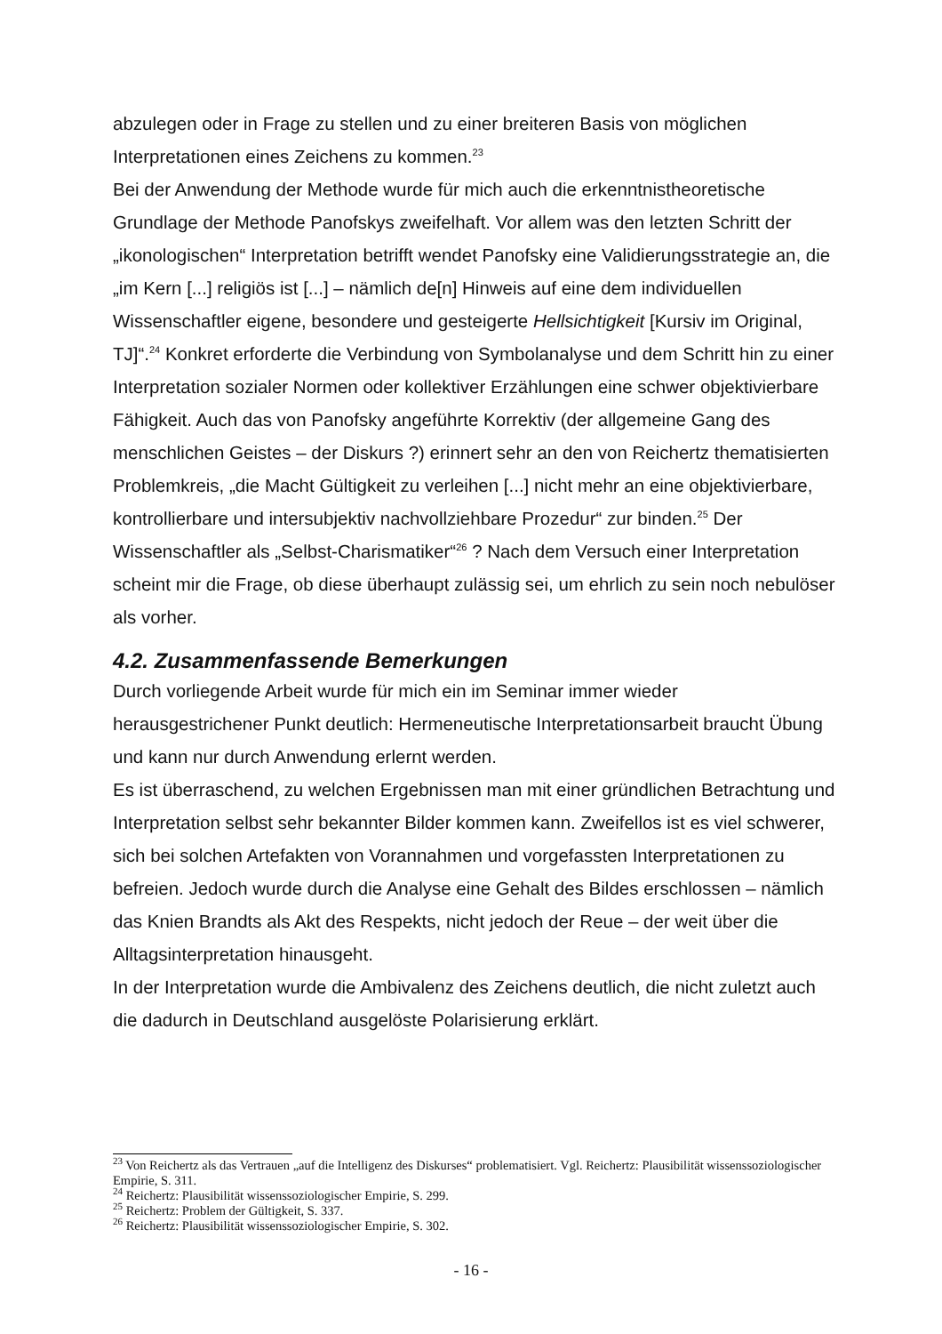abzulegen oder in Frage zu stellen und zu einer breiteren Basis von möglichen Interpretationen eines Zeichens zu kommen.<sup>23</sup>
Bei der Anwendung der Methode wurde für mich auch die erkenntnistheoretische Grundlage der Methode Panofskys zweifelhaft. Vor allem was den letzten Schritt der „ikonologischen“ Interpretation betrifft wendet Panofsky eine Validierungsstrategie an, die „im Kern [...] religiös ist [...] – nämlich de[n] Hinweis auf eine dem individuellen Wissenschaftler eigene, besondere und gesteigerte Hellsichtigkeit [Kursiv im Original, TJ]“.<sup>24</sup> Konkret erforderte die Verbindung von Symbolanalyse und dem Schritt hin zu einer Interpretation sozialer Normen oder kollektiver Erzählungen eine schwer objektivierbare Fähigkeit. Auch das von Panofsky angeführte Korrektiv (der allgemeine Gang des menschlichen Geistes – der Diskurs ?) erinnert sehr an den von Reichertz thematisierten Problemkreis, „die Macht Gültigkeit zu verleihen [...] nicht mehr an eine objektivierbare, kontrollierbare und intersubjektiv nachvollziehbare Prozedur“ zur binden.<sup>25</sup> Der Wissenschaftler als „Selbst-Charismatiker“<sup>26</sup> ? Nach dem Versuch einer Interpretation scheint mir die Frage, ob diese überhaupt zulässig sei, um ehrlich zu sein noch nebulöser als vorher.
4.2. Zusammenfassende Bemerkungen
Durch vorliegende Arbeit wurde für mich ein im Seminar immer wieder herausgestrichener Punkt deutlich: Hermeneutische Interpretationsarbeit braucht Übung und kann nur durch Anwendung erlernt werden.
Es ist überraschend, zu welchen Ergebnissen man mit einer gründlichen Betrachtung und Interpretation selbst sehr bekannter Bilder kommen kann. Zweifellos ist es viel schwerer, sich bei solchen Artefakten von Vorannahmen und vorgefassten Interpretationen zu befreien. Jedoch wurde durch die Analyse eine Gehalt des Bildes erschlossen – nämlich das Knien Brandts als Akt des Respekts, nicht jedoch der Reue – der weit über die Alltagsinterpretation hinausgeht.
In der Interpretation wurde die Ambivalenz des Zeichens deutlich, die nicht zuletzt auch die dadurch in Deutschland ausgelöste Polarisierung erklärt.
<sup>23</sup> Von Reichertz als das Vertrauen „auf die Intelligenz des Diskurses“ problematisiert. Vgl. Reichertz: Plausibilität wissenssoziologischer Empirie, S. 311.
<sup>24</sup> Reichertz: Plausibilität wissenssoziologischer Empirie, S. 299.
<sup>25</sup> Reichertz: Problem der Gültigkeit, S. 337.
<sup>26</sup> Reichertz: Plausibilität wissenssoziologischer Empirie, S. 302.
- 16 -